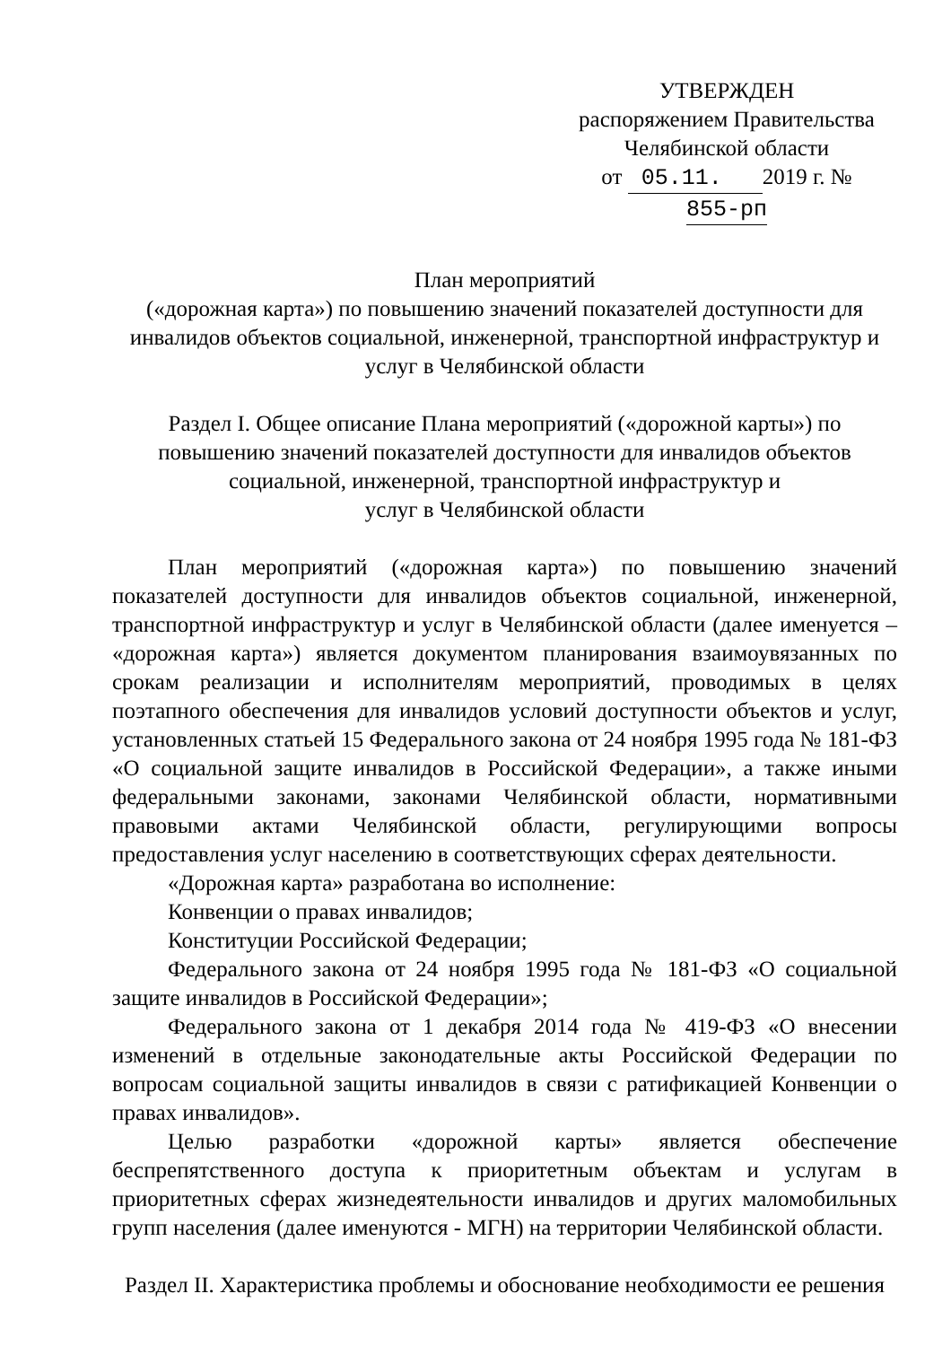УТВЕРЖДЕН
распоряжением Правительства
Челябинской области
от 05.11. 2019 г. № 855-рп
План мероприятий
(«дорожная карта») по повышению значений показателей доступности для инвалидов объектов социальной, инженерной, транспортной инфраструктур и услуг в Челябинской области
Раздел I. Общее описание Плана мероприятий («дорожной карты») по повышению значений показателей доступности для инвалидов объектов социальной, инженерной, транспортной инфраструктур и
услуг в Челябинской области
План мероприятий («дорожная карта») по повышению значений показателей доступности для инвалидов объектов социальной, инженерной, транспортной инфраструктур и услуг в Челябинской области (далее именуется – «дорожная карта») является документом планирования взаимоувязанных по срокам реализации и исполнителям мероприятий, проводимых в целях поэтапного обеспечения для инвалидов условий доступности объектов и услуг, установленных статьей 15 Федерального закона от 24 ноября 1995 года № 181-ФЗ «О социальной защите инвалидов в Российской Федерации», а также иными федеральными законами, законами Челябинской области, нормативными правовыми актами Челябинской области, регулирующими вопросы предоставления услуг населению в соответствующих сферах деятельности.
«Дорожная карта» разработана во исполнение:
Конвенции о правах инвалидов;
Конституции Российской Федерации;
Федерального закона от 24 ноября 1995 года № 181-ФЗ «О социальной защите инвалидов в Российской Федерации»;
Федерального закона от 1 декабря 2014 года № 419-ФЗ «О внесении изменений в отдельные законодательные акты Российской Федерации по вопросам социальной защиты инвалидов в связи с ратификацией Конвенции о правах инвалидов».
Целью разработки «дорожной карты» является обеспечение беспрепятственного доступа к приоритетным объектам и услугам в приоритетных сферах жизнедеятельности инвалидов и других маломобильных групп населения (далее именуются - МГН) на территории Челябинской области.
Раздел II. Характеристика проблемы и обоснование необходимости ее решения